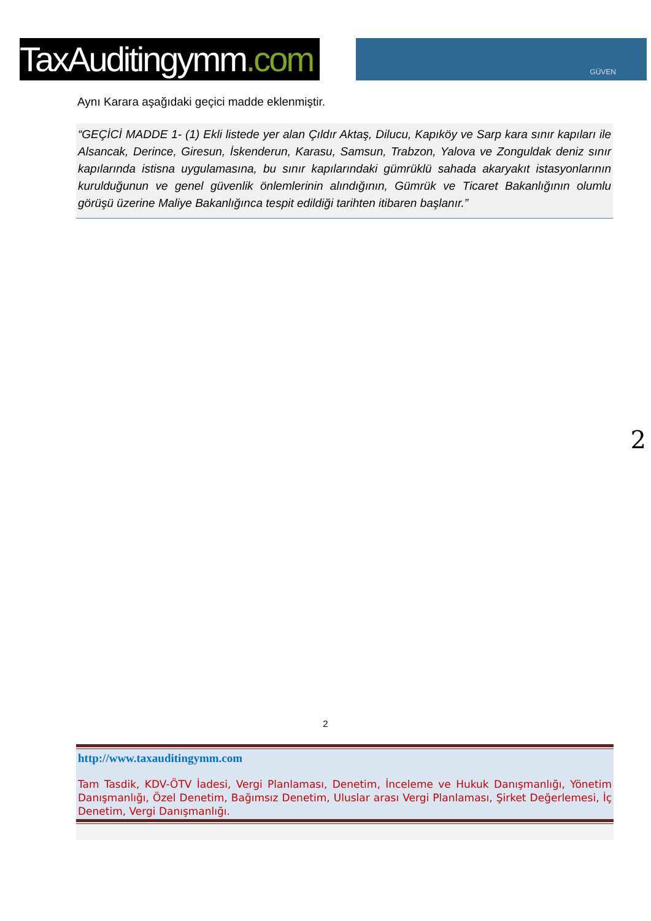TaxAuditingymm.com
GÜVEN
Aynı Karara aşağıdaki geçici madde eklenmiştir.
“GEÇİCİ MADDE 1- (1) Ekli listede yer alan Çıldır Aktaş, Dilucu, Kapıköy ve Sarp kara sınır kapıları ile Alsancak, Derince, Giresun, İskenderun, Karasu, Samsun, Trabzon, Yalova ve Zonguldak deniz sınır kapılarında istisna uygulamasına, bu sınır kapılarındaki gümrüklü sahada akaryakıt istasyonlarının kurulduğunun ve genel güvenlik önlemlerinin alındığının, Gümrük ve Ticaret Bakanlığının olumlu görüşü üzerine Maliye Bakanlığınca tespit edildiği tarihten itibaren başlanır.”
2
2
http://www.taxauditingymm.com
Tam Tasdik, KDV-ÖTV İadesi, Vergi Planlaması, Denetim, İnceleme ve Hukuk Danışmanlığı, Yönetim Danışmanlığı, Özel Denetim, Bağımsız Denetim, Uluslar arası Vergi Planlaması, Şirket Değerlemesi, İç Denetim, Vergi Danışmanlığı.